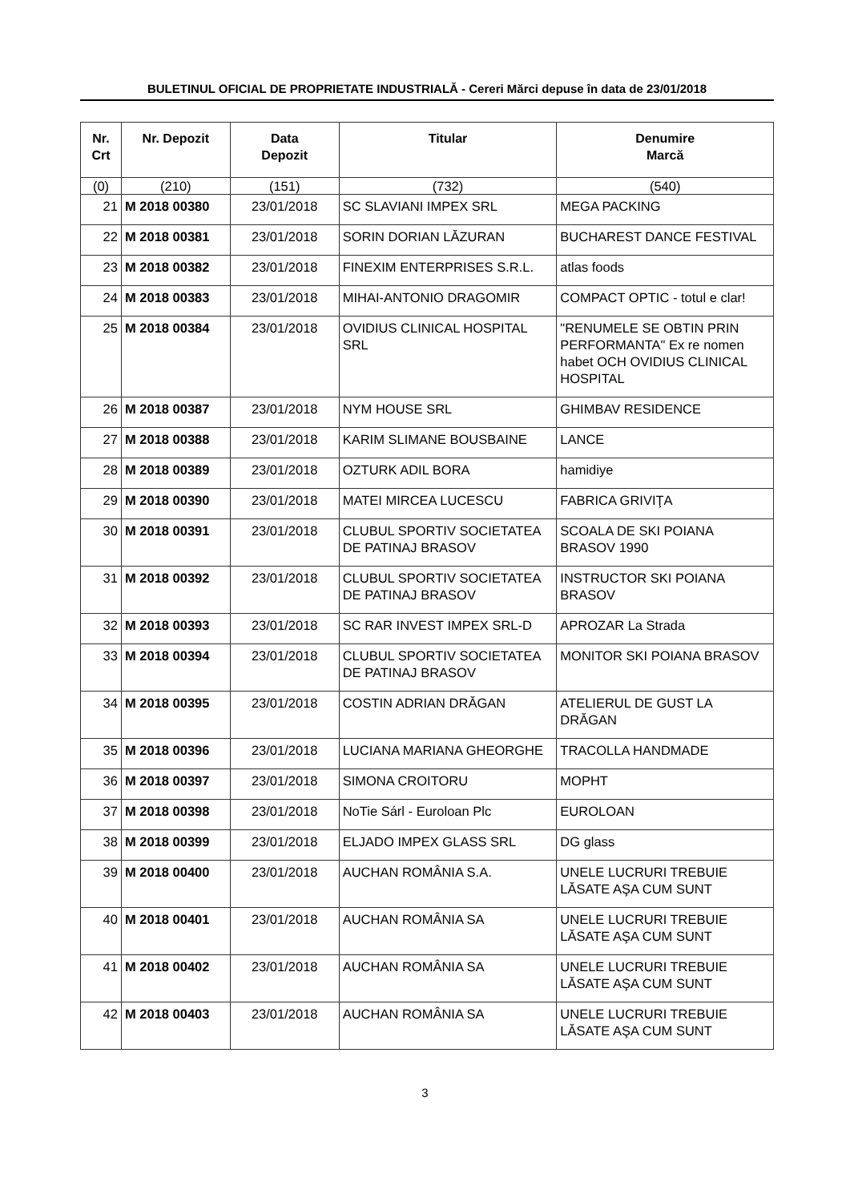BULETINUL OFICIAL DE PROPRIETATE INDUSTRIALĂ - Cereri Mărci depuse în data de 23/01/2018
| Nr. Crt | Nr. Depozit | Data Depozit | Titular | Denumire Marcă |
| --- | --- | --- | --- | --- |
| (0) | (210) | (151) | (732) | (540) |
| 21 | M 2018 00380 | 23/01/2018 | SC SLAVIANI IMPEX SRL | MEGA PACKING |
| 22 | M 2018 00381 | 23/01/2018 | SORIN DORIAN LĂZURAN | BUCHAREST DANCE FESTIVAL |
| 23 | M 2018 00382 | 23/01/2018 | FINEXIM ENTERPRISES S.R.L. | atlas foods |
| 24 | M 2018 00383 | 23/01/2018 | MIHAI-ANTONIO DRAGOMIR | COMPACT OPTIC - totul e clar! |
| 25 | M 2018 00384 | 23/01/2018 | OVIDIUS CLINICAL HOSPITAL SRL | "RENUMELE SE OBTIN PRIN PERFORMANTA" Ex re nomen habet OCH OVIDIUS CLINICAL HOSPITAL |
| 26 | M 2018 00387 | 23/01/2018 | NYM HOUSE SRL | GHIMBAV RESIDENCE |
| 27 | M 2018 00388 | 23/01/2018 | KARIM SLIMANE BOUSBAINE | LANCE |
| 28 | M 2018 00389 | 23/01/2018 | OZTURK ADIL BORA | hamidiye |
| 29 | M 2018 00390 | 23/01/2018 | MATEI MIRCEA LUCESCU | FABRICA GRIVIŢA |
| 30 | M 2018 00391 | 23/01/2018 | CLUBUL SPORTIV SOCIETATEA DE PATINAJ BRASOV | SCOALA DE SKI POIANA BRASOV 1990 |
| 31 | M 2018 00392 | 23/01/2018 | CLUBUL SPORTIV SOCIETATEA DE PATINAJ BRASOV | INSTRUCTOR SKI POIANA BRASOV |
| 32 | M 2018 00393 | 23/01/2018 | SC RAR INVEST IMPEX SRL-D | APROZAR La Strada |
| 33 | M 2018 00394 | 23/01/2018 | CLUBUL SPORTIV SOCIETATEA DE PATINAJ BRASOV | MONITOR SKI POIANA BRASOV |
| 34 | M 2018 00395 | 23/01/2018 | COSTIN ADRIAN DRĂGAN | ATELIERUL DE GUST LA DRĂGAN |
| 35 | M 2018 00396 | 23/01/2018 | LUCIANA MARIANA GHEORGHE | TRACOLLA HANDMADE |
| 36 | M 2018 00397 | 23/01/2018 | SIMONA CROITORU | MOPHT |
| 37 | M 2018 00398 | 23/01/2018 | NoTie Sárl - Euroloan Plc | EUROLOAN |
| 38 | M 2018 00399 | 23/01/2018 | ELJADO IMPEX GLASS SRL | DG glass |
| 39 | M 2018 00400 | 23/01/2018 | AUCHAN ROMÂNIA S.A. | UNELE LUCRURI TREBUIE LĂSATE AŞA CUM SUNT |
| 40 | M 2018 00401 | 23/01/2018 | AUCHAN ROMÂNIA SA | UNELE LUCRURI TREBUIE LĂSATE AŞA CUM SUNT |
| 41 | M 2018 00402 | 23/01/2018 | AUCHAN ROMÂNIA SA | UNELE LUCRURI TREBUIE LĂSATE AŞA CUM SUNT |
| 42 | M 2018 00403 | 23/01/2018 | AUCHAN ROMÂNIA SA | UNELE LUCRURI TREBUIE LĂSATE AŞA CUM SUNT |
3